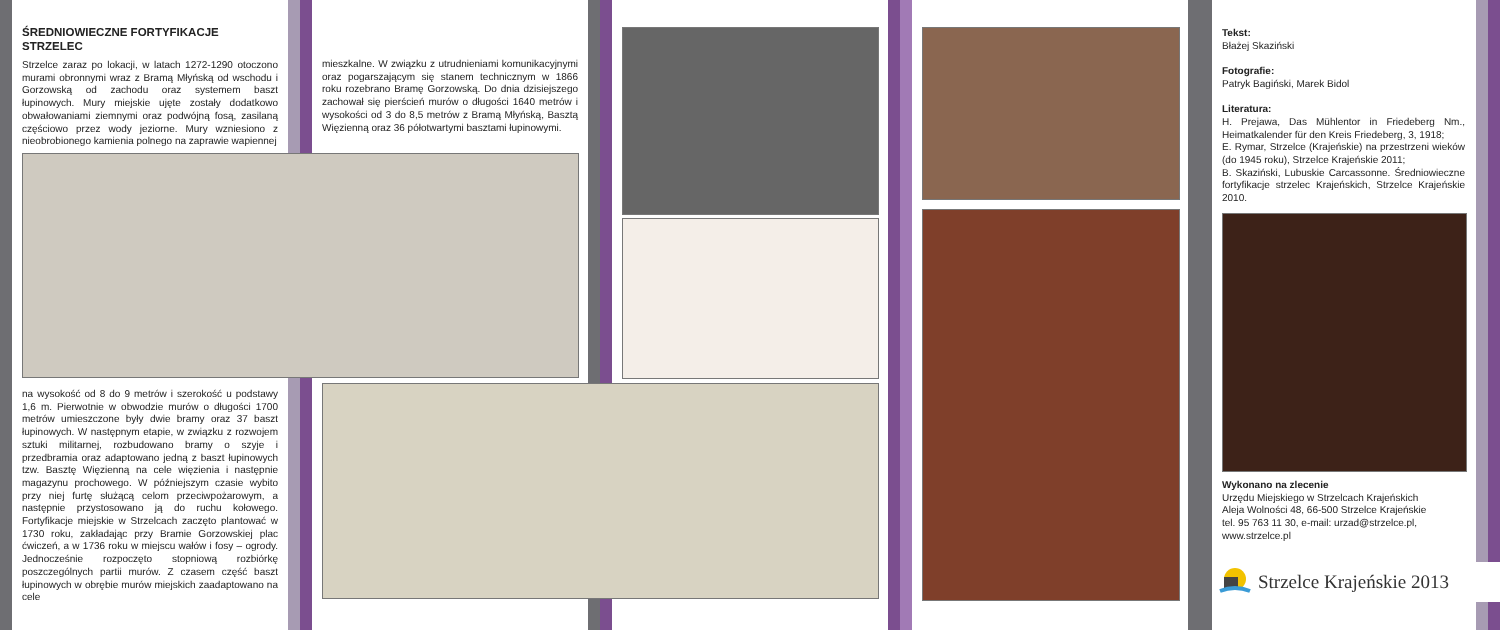ŚREDNIOWIECZNE FORTYFIKACJE STRZELEC
Strzelce zaraz po lokacji, w latach 1272-1290 otoczono murami obronnymi wraz z Bramą Młyńską od wschodu i Gorzowską od zachodu oraz systemem baszt łupinowych. Mury miejskie ujęte zostały dodatkowo obwałowaniami ziemnymi oraz podwójną fosą, zasilaną częściowo przez wody jeziorne. Mury wzniesiono z nieobrobionego kamienia polnego na zaprawie wapiennej
mieszkalne. W związku z utrudnieniami komunikacyjnymi oraz pogarszającym się stanem technicznym w 1866 roku rozebrano Bramę Gorzowską. Do dnia dzisiejszego zachował się pierścień murów o długości 1640 metrów i wysokości od 3 do 8,5 metrów z Bramą Młyńską, Basztą Więzienną oraz 36 półotwartymi basztami łupinowymi.
na wysokość od 8 do 9 metrów i szerokość u podstawy 1,6 m. Pierwotnie w obwodzie murów o długości 1700 metrów umieszczone były dwie bramy oraz 37 baszt łupinowych. W następnym etapie, w związku z rozwojem sztuki militarnej, rozbudowano bramy o szyje i przedbramia oraz adaptowano jedną z baszt łupinowych tzw. Basztę Więzienną na cele więzienia i następnie magazynu prochowego. W późniejszym czasie wybito przy niej furtę służącą celom przeciwpożarowym, a następnie przystosowano ją do ruchu kołowego. Fortyfikacje miejskie w Strzelcach zaczęto plantować w 1730 roku, zakładając przy Bramie Gorzowskiej plac ćwiczeń, a w 1736 roku w miejscu wałów i fosy – ogrody. Jednocześnie rozpoczęto stopniową rozbiórkę poszczególnych partii murów. Z czasem część baszt łupinowych w obrębie murów miejskich zaadaptowano na cele
Tekst:
Błażej Skaziński
Fotografie:
Patryk Bagiński, Marek Bidol
Literatura:
H. Prejawa, Das Mühlentor in Friedeberg Nm., Heimatkalender für den Kreis Friedeberg, 3, 1918;
E. Rymar, Strzelce (Krajeńskie) na przestrzeni wieków (do 1945 roku), Strzelce Krajeńskie 2011;
B. Skaziński, Lubuskie Carcassonne. Średniowieczne fortyfikacje strzelec Krajeńskich, Strzelce Krajeńskie 2010.
Wykonano na zlecenie
Urzędu Miejskiego w Strzelcach Krajeńskich
Aleja Wolności 48, 66-500 Strzelce Krajeńskie
tel. 95 763 11 30, e-mail: urzad@strzelce.pl,
www.strzelce.pl
Strzelce Krajeńskie 2013